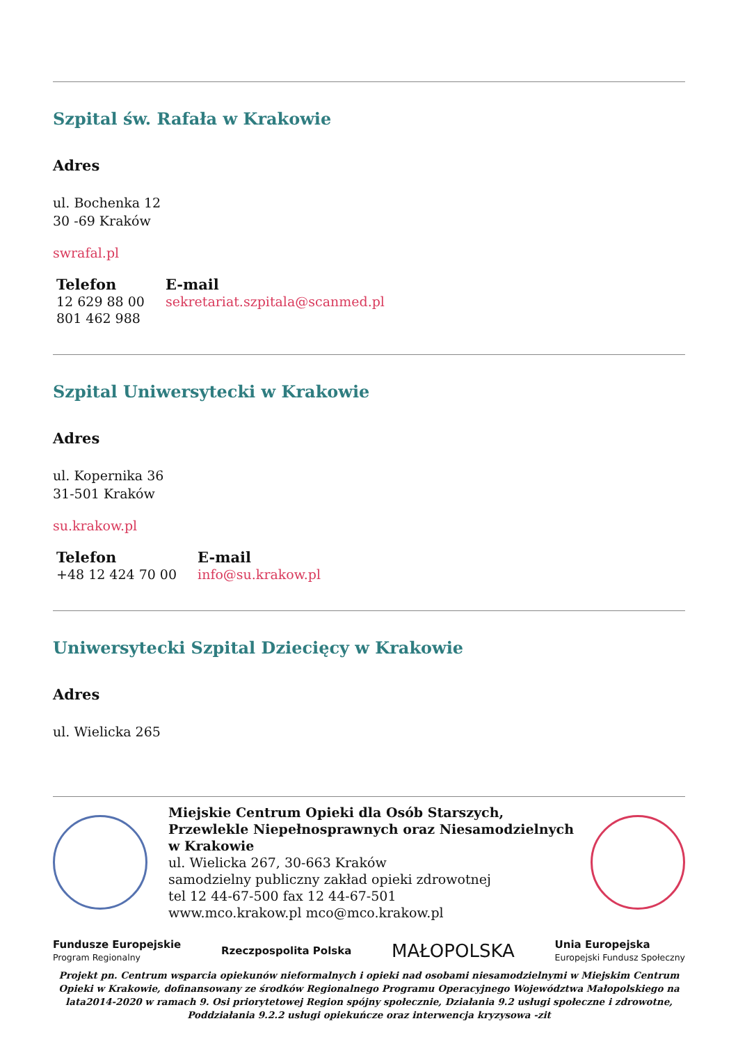Szpital św. Rafała w Krakowie
Adres
ul. Bochenka 12
30 -69 Kraków
swrafal.pl
| Telefon | E-mail |
| --- | --- |
| 12 629 88 00 801 462 988 | sekretariat.szpitala@scanmed.pl |
Szpital Uniwersytecki w Krakowie
Adres
ul. Kopernika 36
31-501 Kraków
su.krakow.pl
| Telefon | E-mail |
| --- | --- |
| +48 12 424 70 00 | info@su.krakow.pl |
Uniwersytecki Szpital Dziecięcy w Krakowie
Adres
ul. Wielicka 265
Miejskie Centrum Opieki dla Osób Starszych, Przewlekle Niepełnosprawnych oraz Niesamodzielnych w Krakowie
ul. Wielicka 267, 30-663 Kraków
samodzielny publiczny zakład opieki zdrowotnej
tel 12 44-67-500 fax 12 44-67-501
www.mco.krakow.pl mco@mco.krakow.pl
Fundusze Europejskie
Program Regionalny
Rzeczpospolita Polska
MAŁOPOLSKA
Unia Europejska
Europejski Fundusz Społeczny
Projekt pn. Centrum wsparcia opiekunów nieformalnych i opieki nad osobami niesamodzielnymi w Miejskim Centrum Opieki w Krakowie, dofinansowany ze środków Regionalnego Programu Operacyjnego Województwa Małopolskiego na lata2014-2020 w ramach 9. Osi priorytetowej Region spójny społecznie, Działania 9.2 usługi społeczne i zdrowotne, Poddziałania 9.2.2 usługi opiekuńcze oraz interwencja kryzysowa -zit